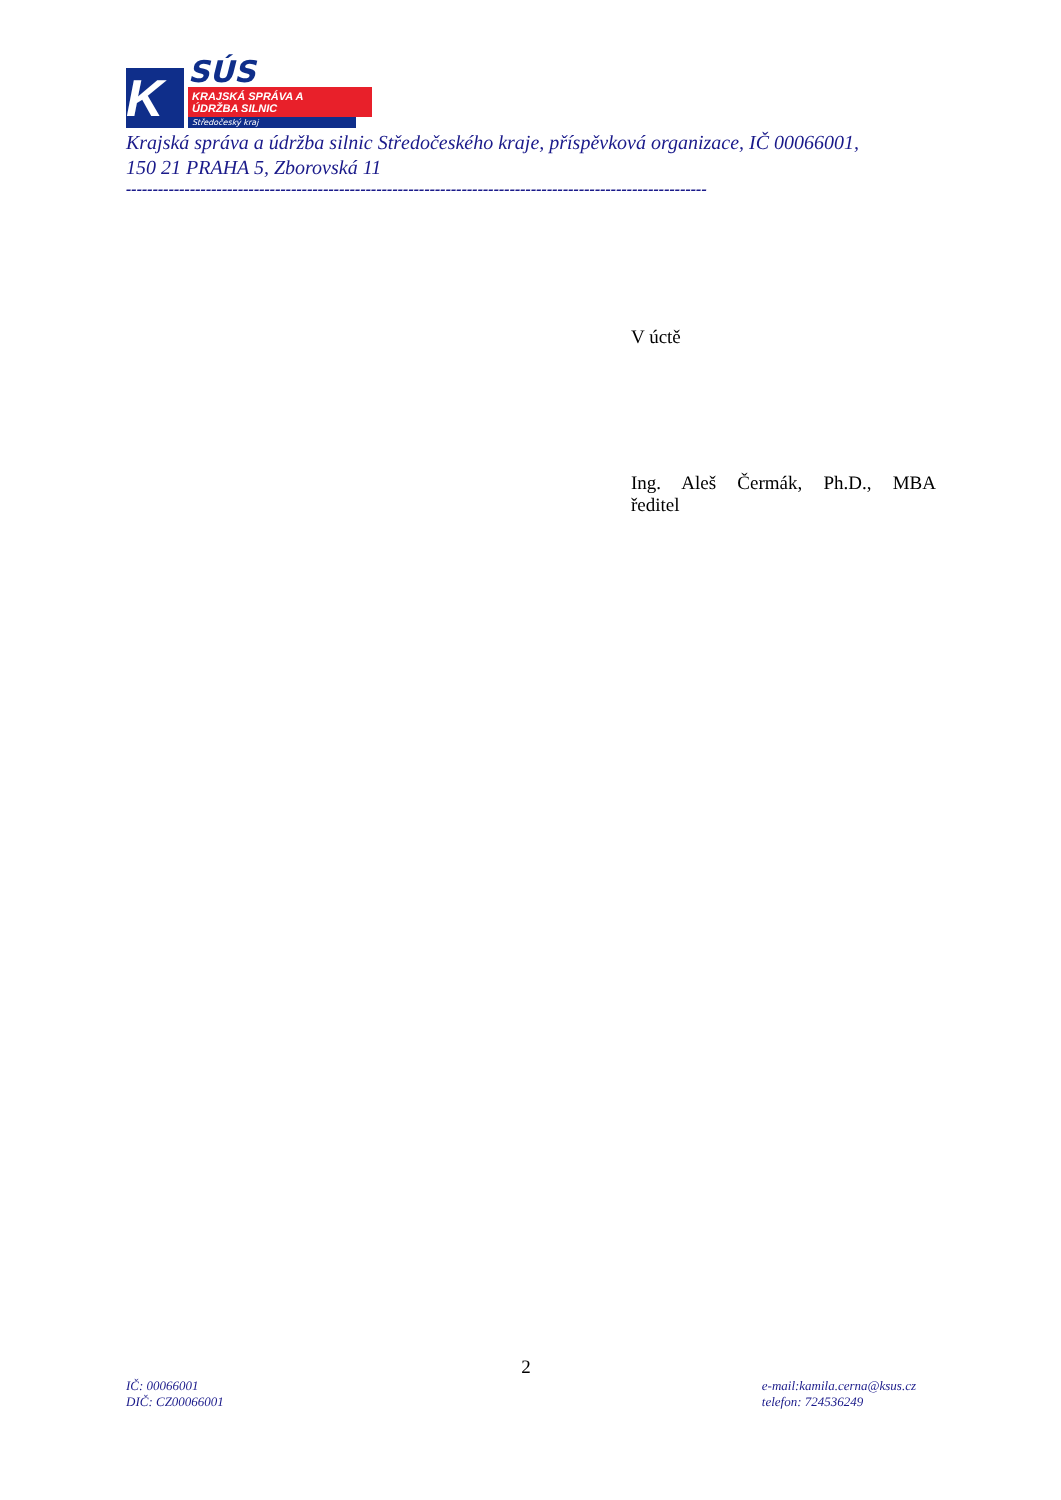K
SÚS
KRAJSKÁ SPRÁVA A ÚDRŽBA SILNIC
Středočeský kraj
Krajská správa a údržba silnic Středočeského kraje, příspěvková organizace, IČ 00066001,
150 21 PRAHA 5, Zborovská 11
-------------------------------------------------------------------------------------------------------------
V úctě
Ing. Aleš Čermák, Ph.D., MBA
ředitel
2
IČ: 00066001
DIČ: CZ00066001
e-mail:kamila.cerna@ksus.cz
telefon: 724536249